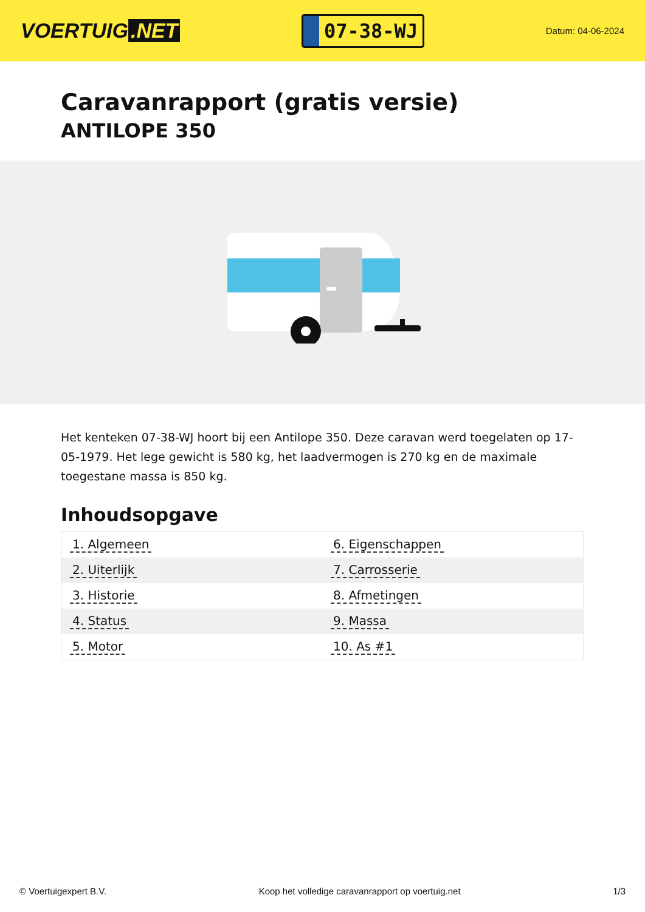VOERTUIG.NET
07-38-WJ
Datum: 04-06-2024
Caravanrapport (gratis versie)
ANTILOPE 350
Het kenteken 07-38-WJ hoort bij een Antilope 350. Deze caravan werd toegelaten op 17-05-1979. Het lege gewicht is 580 kg, het laadvermogen is 270 kg en de maximale toegestane massa is 850 kg.
Inhoudsopgave
| 1. Algemeen | 6. Eigenschappen |
| 2. Uiterlijk | 7. Carrosserie |
| 3. Historie | 8. Afmetingen |
| 4. Status | 9. Massa |
| 5. Motor | 10. As #1 |
© Voertuigexpert B.V. Koop het volledige caravanrapport op voertuig.net 1/3